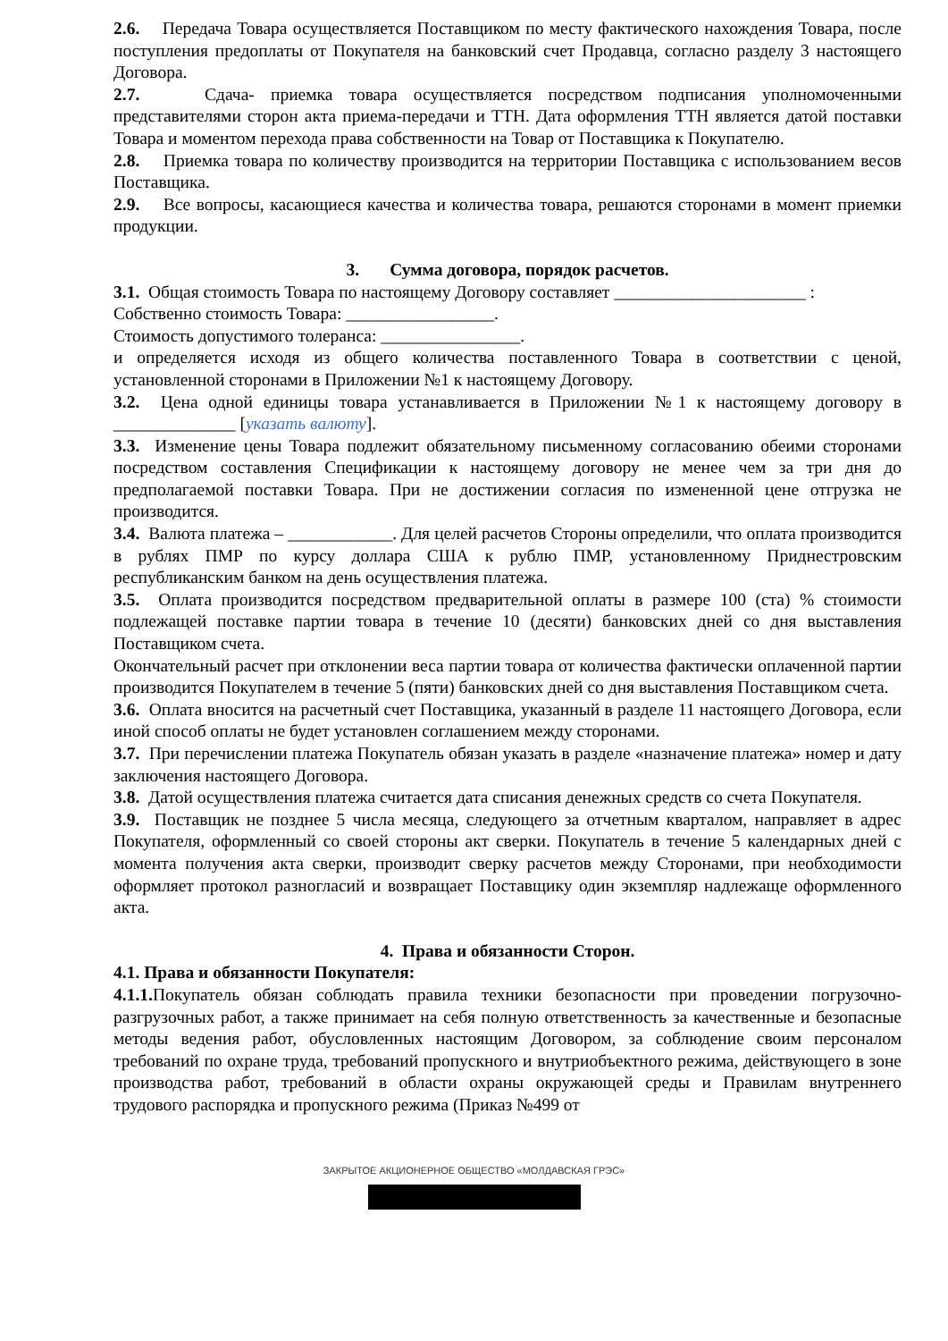2.6. Передача Товара осуществляется Поставщиком по месту фактического нахождения Товара, после поступления предоплаты от Покупателя на банковский счет Продавца, согласно разделу 3 настоящего Договора.
2.7. Сдача- приемка товара осуществляется посредством подписания уполномоченными представителями сторон акта приема-передачи и ТТН. Дата оформления ТТН является датой поставки Товара и моментом перехода права собственности на Товар от Поставщика к Покупателю.
2.8. Приемка товара по количеству производится на территории Поставщика с использованием весов Поставщика.
2.9. Все вопросы, касающиеся качества и количества товара, решаются сторонами в момент приемки продукции.
3. Сумма договора, порядок расчетов.
3.1. Общая стоимость Товара по настоящему Договору составляет ______________________ :
Собственно стоимость Товара: _________________.
Стоимость допустимого толеранса: ________________.
и определяется исходя из общего количества поставленного Товара в соответствии с ценой, установленной сторонами в Приложении №1 к настоящему Договору.
3.2. Цена одной единицы товара устанавливается в Приложении №1 к настоящему договору в ______________ [указать валюту].
3.3. Изменение цены Товара подлежит обязательному письменному согласованию обеими сторонами посредством составления Спецификации к настоящему договору не менее чем за три дня до предполагаемой поставки Товара. При не достижении согласия по измененной цене отгрузка не производится.
3.4. Валюта платежа – ____________. Для целей расчетов Стороны определили, что оплата производится в рублях ПМР по курсу доллара США к рублю ПМР, установленному Приднестровским республиканским банком на день осуществления платежа.
3.5. Оплата производится посредством предварительной оплаты в размере 100 (ста) % стоимости подлежащей поставке партии товара в течение 10 (десяти) банковских дней со дня выставления Поставщиком счета.
Окончательный расчет при отклонении веса партии товара от количества фактически оплаченной партии производится Покупателем в течение 5 (пяти) банковских дней со дня выставления Поставщиком счета.
3.6. Оплата вносится на расчетный счет Поставщика, указанный в разделе 11 настоящего Договора, если иной способ оплаты не будет установлен соглашением между сторонами.
3.7. При перечислении платежа Покупатель обязан указать в разделе «назначение платежа» номер и дату заключения настоящего Договора.
3.8. Датой осуществления платежа считается дата списания денежных средств со счета Покупателя.
3.9. Поставщик не позднее 5 числа месяца, следующего за отчетным кварталом, направляет в адрес Покупателя, оформленный со своей стороны акт сверки. Покупатель в течение 5 календарных дней с момента получения акта сверки, производит сверку расчетов между Сторонами, при необходимости оформляет протокол разногласий и возвращает Поставщику один экземпляр надлежаще оформленного акта.
4. Права и обязанности Сторон.
4.1. Права и обязанности Покупателя:
4.1.1. Покупатель обязан соблюдать правила техники безопасности при проведении погрузочно-разгрузочных работ, а также принимает на себя полную ответственность за качественные и безопасные методы ведения работ, обусловленных настоящим Договором, за соблюдение своим персоналом требований по охране труда, требований пропускного и внутриобъектного режима, действующего в зоне производства работ, требований в области охраны окружающей среды и Правилам внутреннего трудового распорядка и пропускного режима (Приказ №499 от
ЗАКРЫТОЕ АКЦИОНЕРНОЕ ОБЩЕСТВО «МОЛДАВСКАЯ ГРЭС»